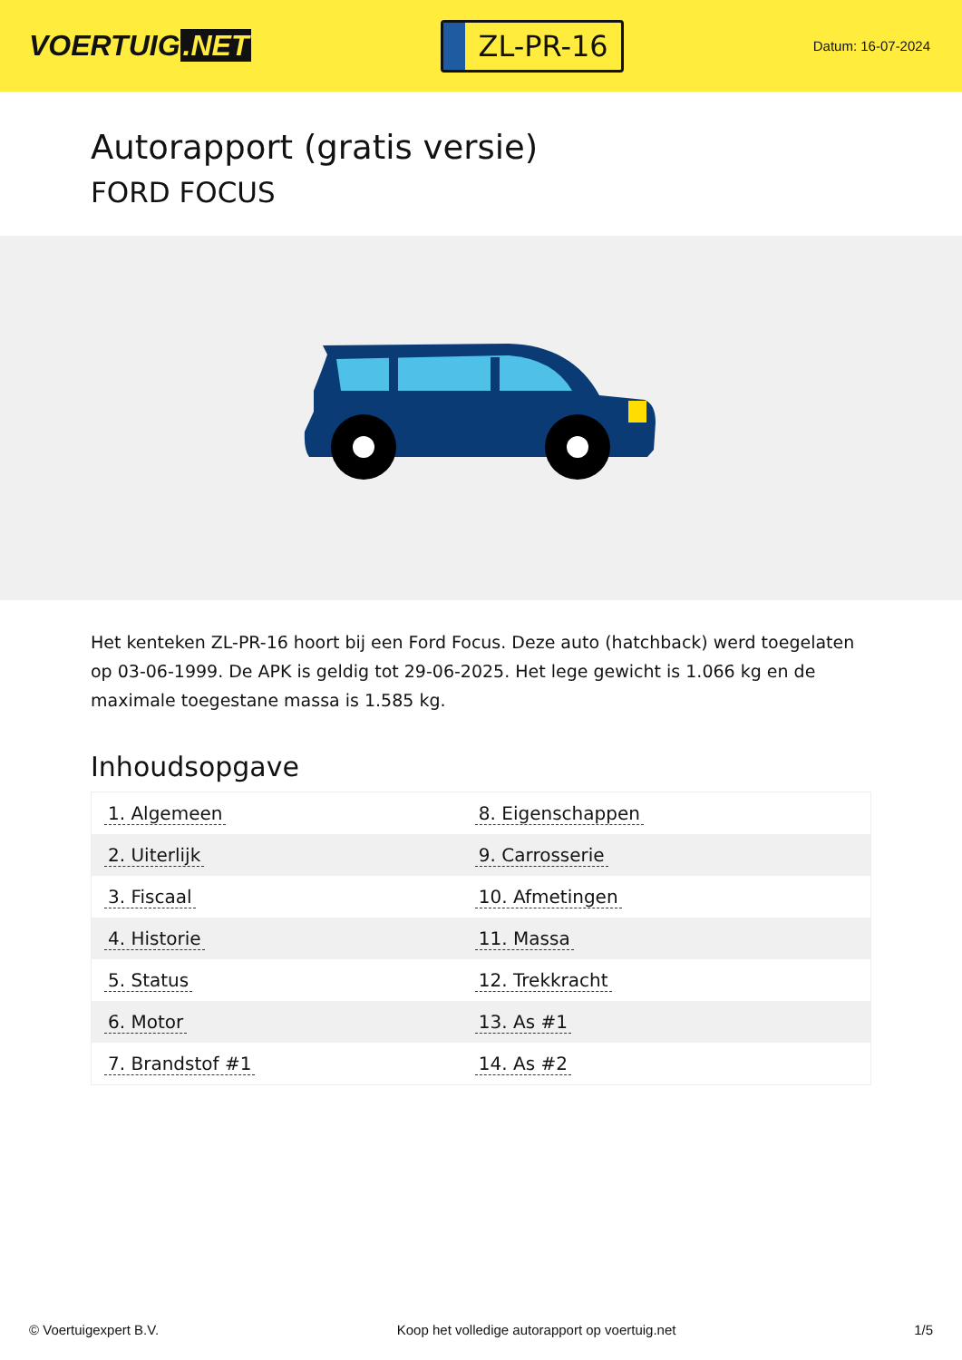VOERTUIG.NET
ZL-PR-16
Datum: 16-07-2024
Autorapport (gratis versie)
FORD FOCUS
Het kenteken ZL-PR-16 hoort bij een Ford Focus. Deze auto (hatchback) werd toegelaten op 03-06-1999. De APK is geldig tot 29-06-2025. Het lege gewicht is 1.066 kg en de maximale toegestane massa is 1.585 kg.
Inhoudsopgave
| 1. Algemeen | 8. Eigenschappen |
| 2. Uiterlijk | 9. Carrosserie |
| 3. Fiscaal | 10. Afmetingen |
| 4. Historie | 11. Massa |
| 5. Status | 12. Trekkracht |
| 6. Motor | 13. As #1 |
| 7. Brandstof #1 | 14. As #2 |
© Voertuigexpert B.V. Koop het volledige autorapport op voertuig.net 1/5